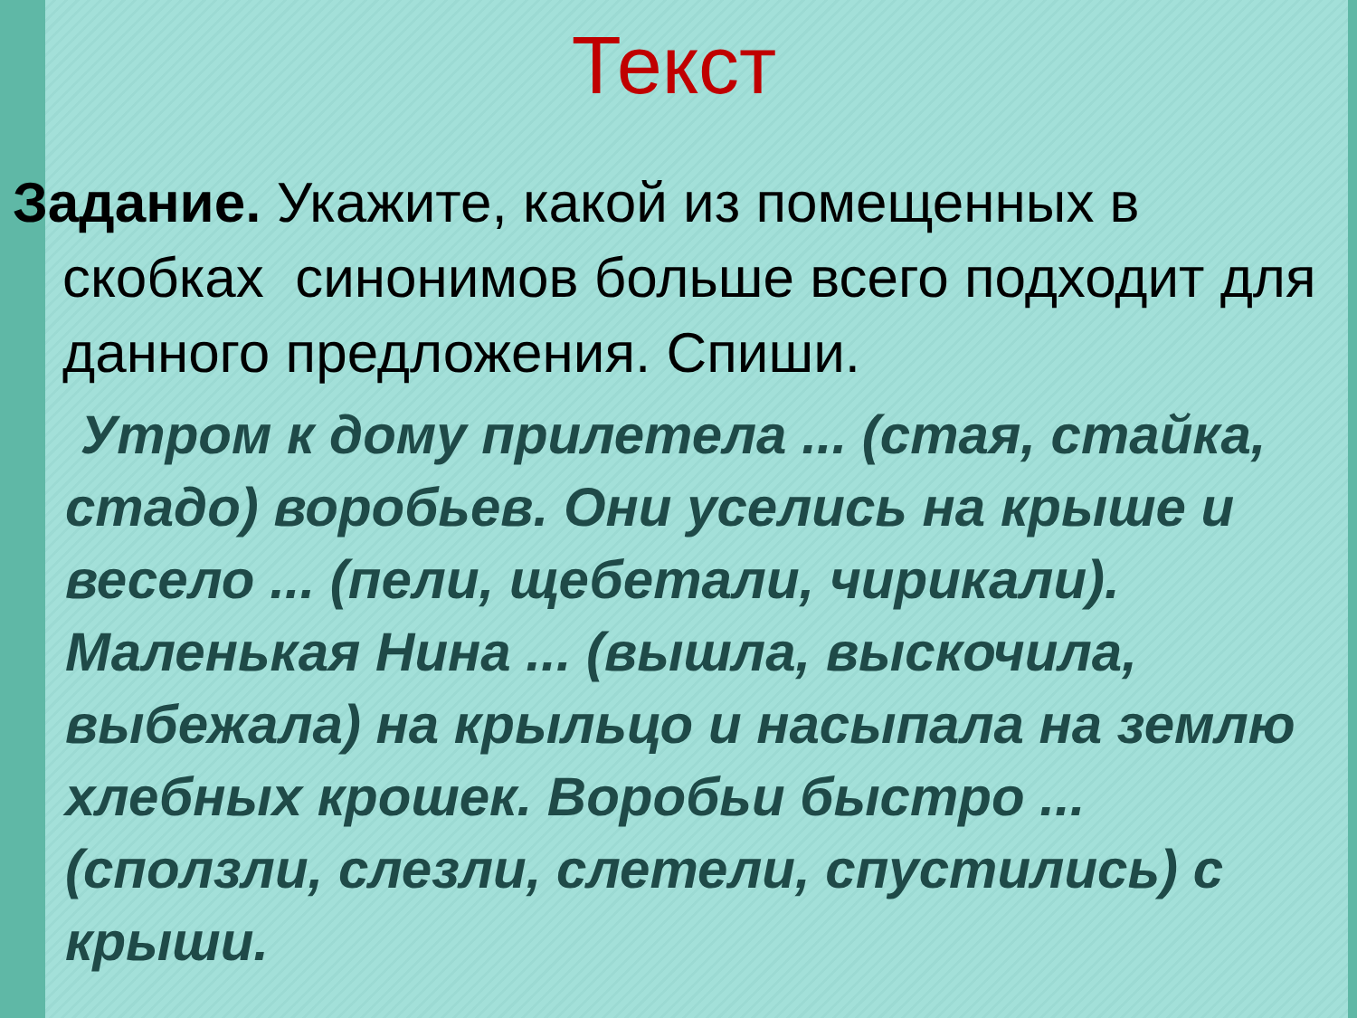Текст
Задание. Укажите, какой из помещенных в скобках синонимов больше всего подходит для данного предложения. Спиши.
Утром к дому прилетела ... (стая, стайка, стадо) воробьев. Они уселись на крыше и весело ... (пели, щебетали, чирикали). Маленькая Нина ... (вышла, выскочила, выбежала) на крыльцо и насыпала на землю хлебных крошек. Воробьи быстро ... (сползли, слезли, слетели, спустились) с крыши.